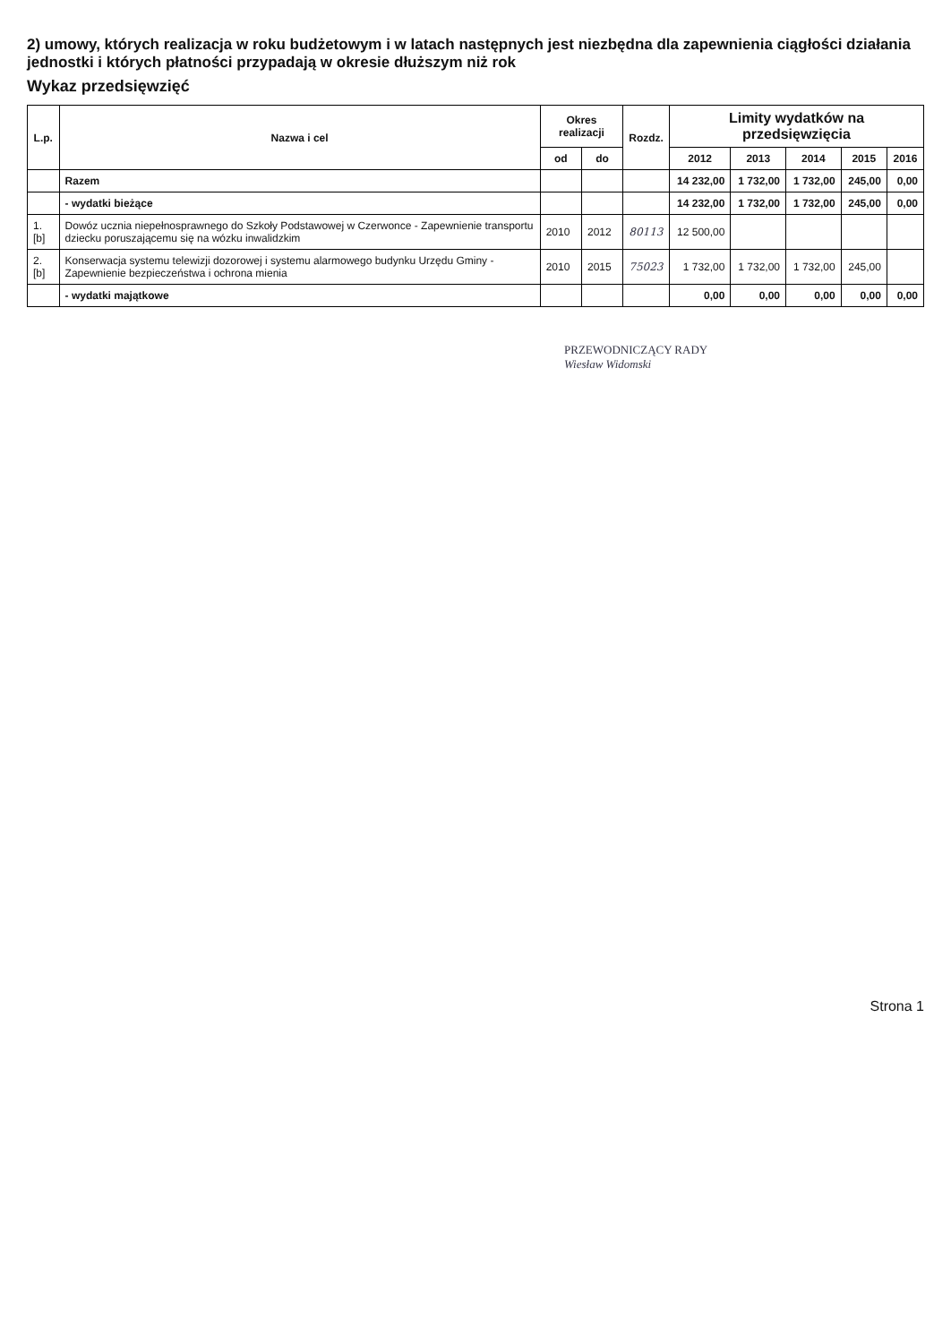2) umowy, których realizacja w roku budżetowym i w latach następnych jest niezbędna dla zapewnienia ciągłości działania jednostki i których płatności przypadają w okresie dłuższym niż rok
Wykaz przedsięwzięć
| L.p. | Nazwa i cel | Okres realizacji | | Rozdz. | Limity wydatków na przedsięwzięcia | | | | |
| --- | --- | --- | --- | --- | --- | --- | --- | --- | --- |
| | | od | do | | 2012 | 2013 | 2014 | 2015 | 2016 |
| | Razem | | | | 14 232,00 | 1 732,00 | 1 732,00 | 245,00 | 0,00 |
| | - wydatki bieżące | | | | 14 232,00 | 1 732,00 | 1 732,00 | 245,00 | 0,00 |
| 1.[b] | Dowóz ucznia niepełnosprawnego do Szkoły Podstawowej w Czerwonce - Zapewnienie transportu dziecku poruszającemu się na wózku inwalidzkim | 2010 | 2012 | 80113 | 12 500,00 | | | | |
| 2.[b] | Konserwacja systemu telewizji dozorowej i systemu alarmowego budynku Urzędu Gminy - Zapewnienie bezpieczeństwa i ochrona mienia | 2010 | 2015 | 75023 | 1 732,00 | 1 732,00 | 1 732,00 | 245,00 | |
| | - wydatki majątkowe | | | | 0,00 | 0,00 | 0,00 | 0,00 | 0,00 |
PRZEWODNICZĄCY RADY
Wiesław Widomski
Strona 1